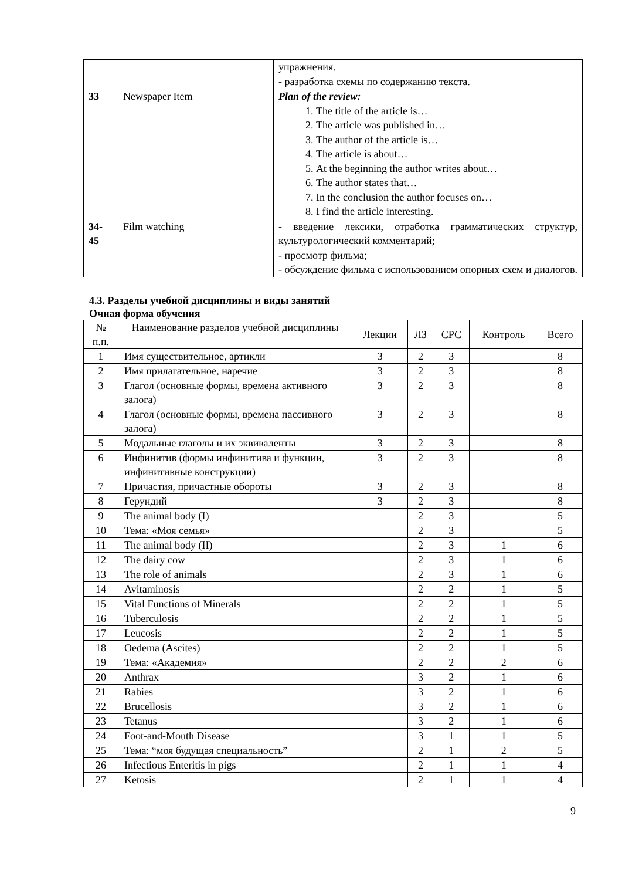| | | упражнения. - разработка схемы по содержанию текста. |
| 33 | Newspaper Item | Plan of the review: 1. The title of the article is… 2. The article was published in… 3. The author of the article is… 4. The article is about… 5. At the beginning the author writes about… 6. The author states that… 7. In the conclusion the author focuses on… 8. I find the article interesting. |
| 34- 45 | Film watching | - введение лексики, отработка грамматических структур, культурологический комментарий; - просмотр фильма; - обсуждение фильма с использованием опорных схем и диалогов. |
4.3. Разделы учебной дисциплины и виды занятий
Очная форма обучения
| № п.п. | Наименование разделов учебной дисциплины | Лекции | ЛЗ | СРС | Контроль | Всего |
| 1 | Имя существительное, артикли | 3 | 2 | 3 | | 8 |
| 2 | Имя прилагательное, наречие | 3 | 2 | 3 | | 8 |
| 3 | Глагол (основные формы, времена активного залога) | 3 | 2 | 3 | | 8 |
| 4 | Глагол (основные формы, времена пассивного залога) | 3 | 2 | 3 | | 8 |
| 5 | Модальные глаголы и их эквиваленты | 3 | 2 | 3 | | 8 |
| 6 | Инфинитив (формы инфинитива и функции, инфинитивные конструкции) | 3 | 2 | 3 | | 8 |
| 7 | Причастия, причастные обороты | 3 | 2 | 3 | | 8 |
| 8 | Герундий | 3 | 2 | 3 | | 8 |
| 9 | The animal body (I) | | 2 | 3 | | 5 |
| 10 | Тема: «Моя семья» | | 2 | 3 | | 5 |
| 11 | The animal body (II) | | 2 | 3 | 1 | 6 |
| 12 | The dairy cow | | 2 | 3 | 1 | 6 |
| 13 | The role of animals | | 2 | 3 | 1 | 6 |
| 14 | Avitaminosis | | 2 | 2 | 1 | 5 |
| 15 | Vital Functions of Minerals | | 2 | 2 | 1 | 5 |
| 16 | Tuberculosis | | 2 | 2 | 1 | 5 |
| 17 | Leucosis | | 2 | 2 | 1 | 5 |
| 18 | Oedema (Ascites) | | 2 | 2 | 1 | 5 |
| 19 | Тема: «Академия» | | 2 | 2 | 2 | 6 |
| 20 | Anthrax | | 3 | 2 | 1 | 6 |
| 21 | Rabies | | 3 | 2 | 1 | 6 |
| 22 | Brucellosis | | 3 | 2 | 1 | 6 |
| 23 | Tetanus | | 3 | 2 | 1 | 6 |
| 24 | Foot-and-Mouth Disease | | 3 | 1 | 1 | 5 |
| 25 | Тема: “моя будущая специальность” | | 2 | 1 | 2 | 5 |
| 26 | Infectious Enteritis in pigs | | 2 | 1 | 1 | 4 |
| 27 | Ketosis | | 2 | 1 | 1 | 4 |
9